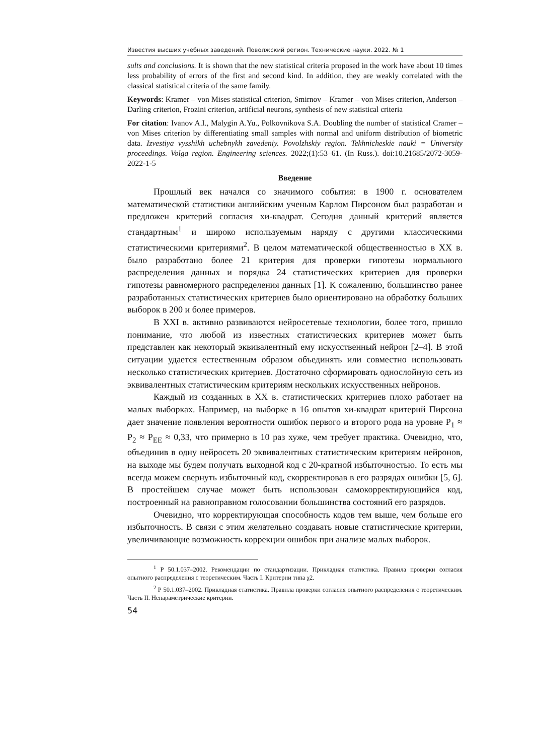Известия высших учебных заведений. Поволжский регион. Технические науки. 2022. № 1
sults and conclusions. It is shown that the new statistical criteria proposed in the work have about 10 times less probability of errors of the first and second kind. In addition, they are weakly correlated with the classical statistical criteria of the same family.
Keywords: Kramer – von Mises statistical criterion, Smirnov – Kramer – von Mises criterion, Anderson – Darling criterion, Frozini criterion, artificial neurons, synthesis of new statistical criteria
For citation: Ivanov A.I., Malygin A.Yu., Polkovnikova S.A. Doubling the number of statistical Cramer – von Mises criterion by differentiating small samples with normal and uniform distribution of biometric data. Izvestiya vysshikh uchebnykh zavedeniy. Povolzhskiy region. Tekhnicheskie nauki = University proceedings. Volga region. Engineering sciences. 2022;(1):53–61. (In Russ.). doi:10.21685/2072-3059-2022-1-5
Введение
Прошлый век начался со значимого события: в 1900 г. основателем математической статистики английским ученым Карлом Пирсоном был разработан и предложен критерий согласия хи-квадрат. Сегодня данный критерий является стандартным<sup>1</sup> и широко используемым наряду с другими классическими статистическими критериями<sup>2</sup>. В целом математической общественностью в XX в. было разработано более 21 критерия для проверки гипотезы нормального распределения данных и порядка 24 статистических критериев для проверки гипотезы равномерного распределения данных [1]. К сожалению, большинство ранее разработанных статистических критериев было ориентировано на обработку больших выборок в 200 и более примеров.
В XXI в. активно развиваются нейросетевые технологии, более того, пришло понимание, что любой из известных статистических критериев может быть представлен как некоторый эквивалентный ему искусственный нейрон [2–4]. В этой ситуации удается естественным образом объединять или совместно использовать несколько статистических критериев. Достаточно сформировать однослойную сеть из эквивалентных статистическим критериям нескольких искусственных нейронов.
Каждый из созданных в XX в. статистических критериев плохо работает на малых выборках. Например, на выборке в 16 опытов хи-квадрат критерий Пирсона дает значение появления вероятности ошибок первого и второго рода на уровне P<sub>1</sub> ≈ P<sub>2</sub> ≈ P<sub>EE</sub> ≈ 0,33, что примерно в 10 раз хуже, чем требует практика. Очевидно, что, объединив в одну нейросеть 20 эквивалентных статистическим критериям нейронов, на выходе мы будем получать выходной код с 20-кратной избыточностью. То есть мы всегда можем свернуть избыточный код, скорректировав в его разрядах ошибки [5, 6]. В простейшем случае может быть использован самокорректирующийся код, построенный на равноправном голосовании большинства состояний его разрядов.
Очевидно, что корректирующая способность кодов тем выше, чем больше его избыточность. В связи с этим желательно создавать новые статистические критерии, увеличивающие возможность коррекции ошибок при анализе малых выборок.
<sup>1</sup> Р 50.1.037–2002. Рекомендации по стандартизации. Прикладная статистика. Правила проверки согласия опытного распределения с теоретическим. Часть I. Критерии типа χ2.
<sup>2</sup> Р 50.1.037–2002. Прикладная статистика. Правила проверки согласия опытного распределения с теоретическим. Часть II. Непараметрические критерии.
54